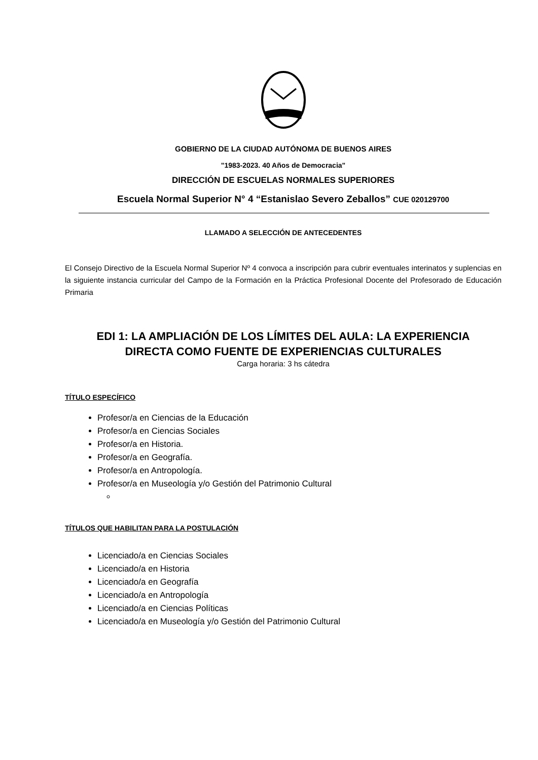GOBIERNO DE LA CIUDAD AUTÓNOMA DE BUENOS AIRES
"1983-2023. 40 Años de Democracia"
DIRECCIÓN DE ESCUELAS NORMALES SUPERIORES
Escuela Normal Superior N° 4 “Estanislao Severo Zeballos” CUE 020129700
LLAMADO A SELECCIÓN DE ANTECEDENTES
El Consejo Directivo de la Escuela Normal Superior Nº 4 convoca a inscripción para cubrir eventuales interinatos y suplencias en la siguiente instancia curricular del Campo de la Formación en la Práctica Profesional Docente del Profesorado de Educación Primaria
EDI 1: LA AMPLIACIÓN DE LOS LÍMITES DEL AULA: LA EXPERIENCIA
DIRECTA COMO FUENTE DE EXPERIENCIAS CULTURALES
Carga horaria: 3 hs cátedra
TÍTULO ESPECÍFICO
Profesor/a en Ciencias de la Educación
Profesor/a en Ciencias Sociales
Profesor/a en Historia.
Profesor/a en Geografía.
Profesor/a en Antropología.
Profesor/a en Museología y/o Gestión del Patrimonio Cultural
TÍTULOS QUE HABILITAN PARA LA POSTULACIÓN
Licenciado/a en Ciencias Sociales
Licenciado/a en Historia
Licenciado/a en Geografía
Licenciado/a en Antropología
Licenciado/a en Ciencias Políticas
Licenciado/a en Museología y/o Gestión del Patrimonio Cultural